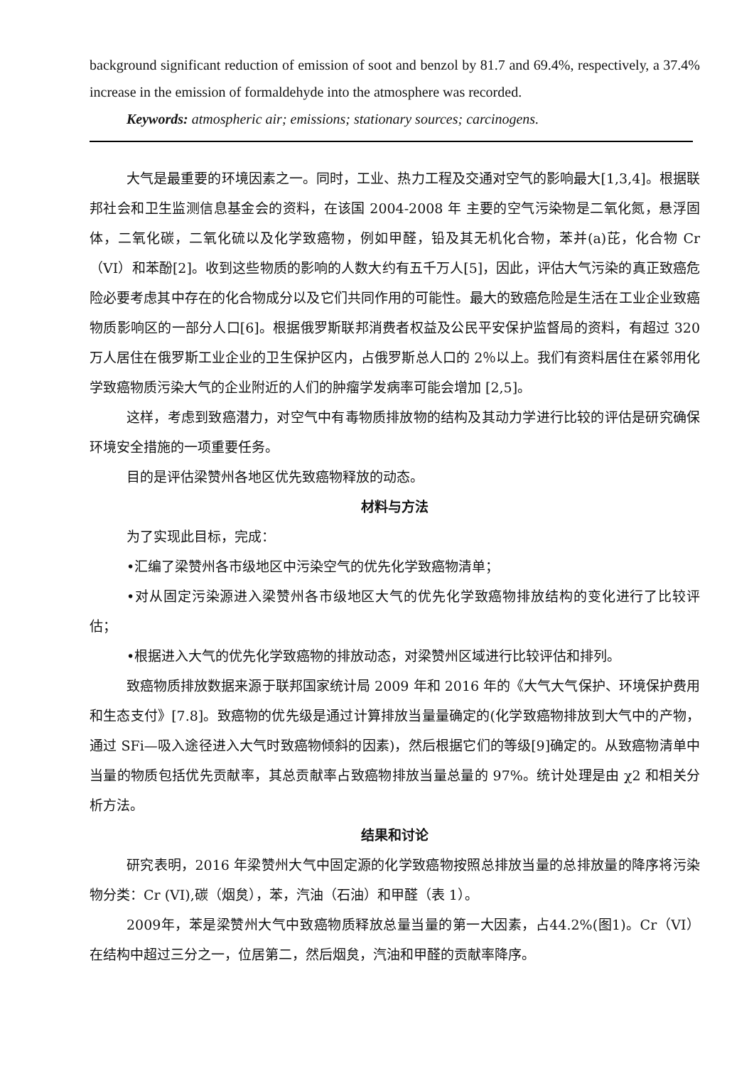background significant reduction of emission of soot and benzol by 81.7 and 69.4%, respectively, a 37.4% increase in the emission of formaldehyde into the atmosphere was recorded.
Keywords: atmospheric air; emissions; stationary sources; carcinogens.
大气是最重要的环境因素之一。同时，工业、热力工程及交通对空气的影响最大[1,3,4]。根据联邦社会和卫生监测信息基金会的资料，在该国 2004-2008 年 主要的空气污染物是二氧化氮，悬浮固体，二氧化碳，二氧化硫以及化学致癌物，例如甲醛，铅及其无机化合物，苯并(a)芘，化合物 Cr（VI）和苯酚[2]。收到这些物质的影响的人数大约有五千万人[5]，因此，评估大气污染的真正致癌危险必要考虑其中存在的化合物成分以及它们共同作用的可能性。最大的致癌危险是生活在工业企业致癌物质影响区的一部分人口[6]。根据俄罗斯联邦消费者权益及公民平安保护监督局的资料，有超过 320 万人居住在俄罗斯工业企业的卫生保护区内，占俄罗斯总人口的 2％以上。我们有资料居住在紧邻用化学致癌物质污染大气的企业附近的人们的肿瘤学发病率可能会增加 [2,5]。
这样，考虑到致癌潜力，对空气中有毒物质排放物的结构及其动力学进行比较的评估是研究确保环境安全措施的一项重要任务。
目的是评估梁赞州各地区优先致癌物释放的动态。
材料与方法
为了实现此目标，完成：
•汇编了梁赞州各市级地区中污染空气的优先化学致癌物清单；
•对从固定污染源进入梁赞州各市级地区大气的优先化学致癌物排放结构的变化进行了比较评估；
•根据进入大气的优先化学致癌物的排放动态，对梁赞州区域进行比较评估和排列。
致癌物质排放数据来源于联邦国家统计局 2009 年和 2016 年的《大气大气保护、环境保护费用和生态支付》[7.8]。致癌物的优先级是通过计算排放当量量确定的(化学致癌物排放到大气中的产物，通过 SFi—吸入途径进入大气时致癌物倾斜的因素)，然后根据它们的等级[9]确定的。从致癌物清单中当量的物质包括优先贡献率，其总贡献率占致癌物排放当量总量的 97%。统计处理是由 χ2 和相关分析方法。
结果和讨论
研究表明，2016 年梁赞州大气中固定源的化学致癌物按照总排放当量的总排放量的降序将污染物分类：Cr (VI),碳（烟炱），苯，汽油（石油）和甲醛（表 1）。
2009年，苯是梁赞州大气中致癌物质释放总量当量的第一大因素，占44.2%(图1)。Cr（VI）在结构中超过三分之一，位居第二，然后烟炱，汽油和甲醛的贡献率降序。